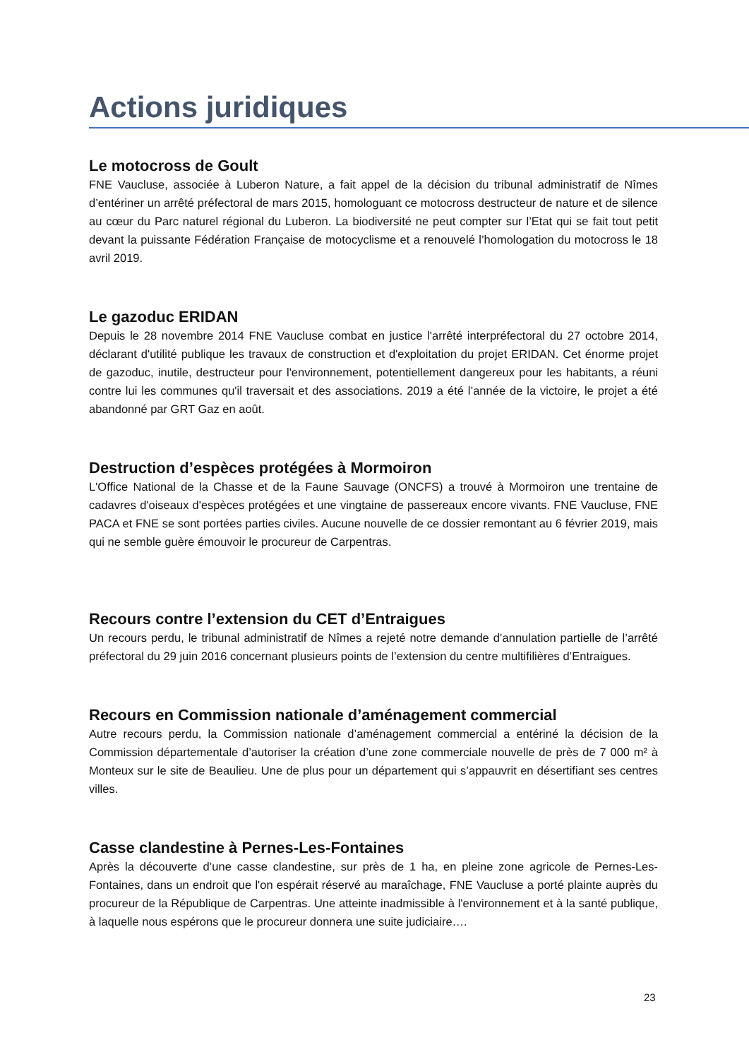Actions juridiques
Le motocross de Goult
FNE Vaucluse, associée à Luberon Nature, a fait appel de la décision du tribunal administratif de Nîmes d’entériner un arrêté préfectoral de mars 2015, homologuant ce motocross destructeur de nature et de silence au cœur du Parc naturel régional du Luberon. La biodiversité ne peut compter sur l’Etat qui se fait tout petit devant la puissante Fédération Française de motocyclisme et a renouvelé l’homologation du motocross le 18 avril 2019.
Le gazoduc ERIDAN
Depuis le 28 novembre 2014 FNE Vaucluse combat en justice l'arrêté interpréfectoral du 27 octobre 2014, déclarant d'utilité publique les travaux de construction et d'exploitation du projet ERIDAN. Cet énorme projet de gazoduc, inutile, destructeur pour l'environnement, potentiellement dangereux pour les habitants, a réuni contre lui les communes qu'il traversait et des associations. 2019 a été l’année de la victoire, le projet a été abandonné par GRT Gaz en août.
Destruction d’espèces protégées à Mormoiron
L'Office National de la Chasse et de la Faune Sauvage (ONCFS) a trouvé à Mormoiron une trentaine de cadavres d'oiseaux d'espèces protégées et une vingtaine de passereaux encore vivants. FNE Vaucluse, FNE PACA et FNE se sont portées parties civiles. Aucune nouvelle de ce dossier remontant au 6 février 2019, mais qui ne semble guère émouvoir le procureur de Carpentras.
Recours contre l’extension du CET d’Entraigues
Un recours perdu, le tribunal administratif de Nîmes a rejeté notre demande d’annulation partielle de l’arrêté préfectoral du 29 juin 2016 concernant plusieurs points de l’extension du centre multifilières d’Entraigues.
Recours en Commission nationale d’aménagement commercial
Autre recours perdu, la Commission nationale d’aménagement commercial a entériné la décision de la Commission départementale d’autoriser la création d’une zone commerciale nouvelle de près de 7 000 m² à Monteux sur le site de Beaulieu. Une de plus pour un département qui s’appauvrit en désertifiant ses centres villes.
Casse clandestine à Pernes-Les-Fontaines
Après la découverte d’une casse clandestine, sur près de 1 ha, en pleine zone agricole de Pernes-Les-Fontaines, dans un endroit que l'on espérait réservé au maraîchage, FNE Vaucluse a porté plainte auprès du procureur de la République de Carpentras. Une atteinte inadmissible à l'environnement et à la santé publique, à laquelle nous espérons que le procureur donnera une suite judiciaire….
23